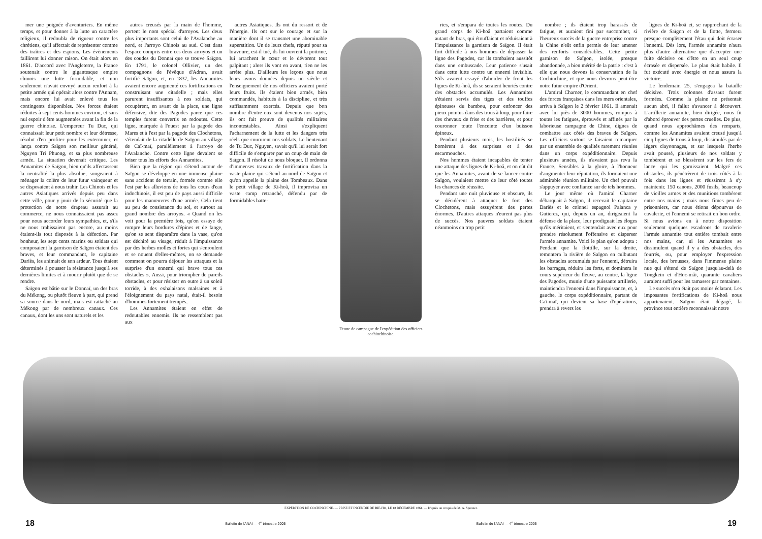mer une poignée d'aventuriers. En même temps, et pour donner à la lutte un caractère religieux, il redoubla de rigueur contre les chrétiens, qu'il affectait de représenter comme des traîtres et des espions. Les évènements faillirent lui donner raison. On était alors en 1861. D'accord avec l'Angleterre, la France soutenait contre le gigantesque empire chinois une lutte formidable, et non seulement n'avait envoyé aucun renfort à la petite armée qui opérait alors contre l'Annam, mais encore lui avait enlevé tous les contingents disponibles. Nos forces étaient réduites à sept cents hommes environ, et sans nul espoir d'être augmentées avant la fin de la guerre chinoise. L'empereur Tu Duc, qui connaissait leur petit nombre et leur détresse, résolut d'en profiter pour les exterminer, et lança contre Saïgon son meilleur général, Nguyen Tri Phuong, et sa plus nombreuse armée. La situation devenait critique. Les Annamites de Saïgon, bien qu'ils affectassent la neutralité la plus absolue, songeaient à ménager la colère de leur futur vainqueur et se disposaient à nous trahir. Les Chinois et les autres Asiatiques arrivés depuis peu dans cette ville, pour y jouir de la sécurité que la protection de notre drapeau assurait au commerce, ne nous connaissaient pas assez pour nous accorder leurs sympathies, et, s'ils ne nous trahissaient pas encore, au moins étaient-ils tout disposés à la défection. Par bonheur, les sept cents marins ou soldats qui composaient la garnison de Saïgon étaient des braves, et leur commandant, le capitaine Dariès, les animait de son ardeur. Tous étaient déterminés à pousser la résistance jusqu'à ses dernières limites et à mourir plutôt que de se rendre.
Saïgon est bâtie sur le Donnaï, un des bras du Mékong, ou plutôt fleuve à part, qui prend sa source dans le nord, mais est rattaché au Mékong par de nombreux canaux. Ces canaux, dont les uns sont naturels et les
autres creusés par la main de l'homme, portent le nom spécial d'arroyos. Les deux plus importants sont celui de l'Avalanche au nord, et l'arroyo Chinois au sud. C'est dans l'espace compris entre ces deux arroyos et un des coudes du Donnaï que se trouve Saïgon. En 1791, le colonel Ollivier, un des compagnons de l'évêque d'Adran, avait fortifié Saïgon, et, en 1837, les Annamites avaient encore augmenté ces fortifications en construisant une citadelle ; mais elles parurent insuffisantes à nos soldats, qui occupèrent, en avant de la place, une ligne défensive, dite des Pagodes parce que ces temples furent convertis en redoutes. Cette ligne, marquée à l'ouest par la pagode des Mares et à l'est par la pagode des Clochetons, s'étendait de la citadelle de Saïgon au village de Caï-maï, parallèlement à l'arroyo de l'Avalanche. Contre cette ligne devaient se briser tous les efforts des Annamites.
Bien que la région qui s'étend autour de Saïgon se développe en une immense plaine sans accident de terrain, formée comme elle l'est par les alluvions de tous les cours d'eau indochinois, il est peu de pays aussi difficile pour les manœuvres d'une armée. Cela tient au peu de consistance du sol, et surtout au grand nombre des arroyos. « Quand on les voit pour la première fois, qu'on essaye de rompre leurs bordures d'épines et de fange, qu'on se sent disparaître dans la vase, qu'on est déchiré au visage, réduit à l'impuissance par des herbes molles et fortes qui s'enroulent et se nouent d'elles-mêmes, on se demande comment on pourra déjouer les attaques et la surprise d'un ennemi qui brave tous ces obstacles ». Aussi, pour triompher de pareils obstacles, et pour résister en outre à un soleil torride, à des exhalaisons malsaines et à l'éloignement du pays natal, était-il besoin d'hommes fortement trempés.
Les Annamites étaient en effet de redoutables ennemis. Ils ne ressemblent pas aux
autres Asiatiques. Ils ont du ressort et de l'énergie. Ils ont sur le courage et sur la manière dont il se transmet une abominable superstition. Un de leurs chefs, réputé pour sa bravoure, est-il tué, ils lui ouvrent la poitrine, lui arrachent le cœur et le dévorent tout palpitant ; alors ils vont en avant, rien ne les arrête plus. D'ailleurs les leçons que nous leurs avons données depuis un siècle et l'enseignement de nos officiers avaient porté leurs fruits. Ils étaient bien armés, bien commandés, habitués à la discipline, et très suffisamment exercés. Depuis que bon nombre d'entre eux sont devenus nos sujets, ils ont fait preuve de qualités militaires incontestables. Ainsi s'expliquent l'acharnement de la lutte et les dangers très réels que coururent nos soldats. Le lieutenant de Tu Duc, Nguyen, savait qu'il lui serait fort difficile de s'emparer par un coup de main de Saïgon. Il résolut de nous bloquer. Il ordonna d'immenses travaux de fortification dans la vaste plaine qui s'étend au nord de Saïgon et qu'on appelle la plaine des Tombeaux. Dans le petit village de Ki-hoâ, il improvisa un vaste camp retranché, défendu par de formidables batte-
Tenue de campagne de l'expédition des officiers cochinchinoise.
ries, et s'empara de toutes les routes. Du grand corps de Ki-hoâ partaient comme autant de bras, qui étouffaient et réduisaient à l'impuissance la garnison de Saïgon. Il était fort difficile à nos hommes de dépasser la ligne des Pagodes, car ils tombaient aussitôt dans une embuscade. Leur patience s'usait dans cette lutte contre un ennemi invisible. S'ils avaient essayé d'aborder de front les lignes de Ki-hoâ, ils se seraient heurtés contre des obstacles accumulés. Les Annamites s'étaient servis des tiges et des touffes épineuses du bambou, pour enfoncer des pieux pointus dans des trous à loup, pour faire des chevaux de frise et des barrières, et pour couronner toute l'enceinte d'un buisson épineux.
Pendant plusieurs mois, les hostilités se bornèrent à des surprises et à des escarmouches.
Nos hommes étaient incapables de tenter une attaque des lignes de Ki-hoâ, et on eût dit que les Annamites, avant de se lancer contre Saïgon, voulaient mettre de leur côté toutes les chances de réussite.
Pendant une nuit pluvieuse et obscure, ils se décidèrent à attaquer le fort des Clochetons, mais essuyèrent des pertes énormes. D'autres attaques n'eurent pas plus de succès. Nos pauvres soldats étaient néanmoins en trop petit
nombre ; ils étaient trop harassés de fatigue, et auraient fini par succomber, si l'heureux succès de la guerre entreprise contre la Chine n'eût enfin permis de leur amener des renforts considérables. Cette petite garnison de Saïgon, isolée, presque abandonnée, a bien mérité de la patrie : c'est à elle que nous devons la conservation de la Cochinchine, et que nous devrons peut-être notre futur empire d'Orient.
L'amiral Charner, le commandant en chef des forces françaises dans les mers orientales, arriva à Saïgon le 2 février 1861. Il amenait avec lui près de 3000 hommes, rompus à toutes les fatigues, éprouvés et affinés par la laborieuse campagne de Chine, dignes de combattre aux côtés des braves de Saïgon. Les officiers surtout se faisaient remarquer par un ensemble de qualités rarement réunies dans un corps expéditionnaire. Depuis plusieurs années, ils n'avaient pas revu la France. Sensibles à la gloire, à l'honneur d'augmenter leur réputation, ils formaient une admirable réunion militaire. Un chef pouvait s'appuyer avec confiance sur de tels hommes.
Le jour même où l'amiral Charner débarquait à Saïgon, il recevait le capitaine Dariès et le colonel espagnol Palanca y Gutierez, qui, depuis un an, dirigeaient la défense de la place, leur prodiguait les éloges qu'ils méritaient, et s'entendait avec eux pour prendre résolument l'offensive et disperser l'armée annamite. Voici le plan qu'on adopta : Pendant que la flottille, sur la droite, remontera la rivière de Saïgon en culbutant les obstacles accumulés par l'ennemi, détruira les barrages, réduira les forts, et dominera le cours supérieur du fleuve, au centre, la ligne des Pagodes, munie d'une puissante artillerie, maintiendra l'ennemi dans l'impuissance, et, à gauche, le corps expéditionnaire, partant de Caï-maï, qui devient sa base d'opérations, prendra à revers les
lignes de Ki-hoâ et, se rapprochant de la rivière de Saïgon et de la flotte, fermera presque complètement l'étau qui doit écraser l'ennemi. Dès lors, l'armée annamite n'aura plus d'autre alternative que d'accepter une fuite décisive ou d'être en un seul coup écrasée et dispersée. Le plan était habile. Il fut exécuté avec énergie et nous assura la victoire.
Le lendemain 25, s'engagea la bataille décisive. Trois colonnes d'assaut furent formées. Comme la plaine ne présentait aucun abri, il fallut s'avancer à découvert. L'artillerie annamite, bien dirigée, nous fit d'abord éprouver des pertes cruelles. De plus, quand nous approchâmes des remparts, comme les Annamites avaient creusé jusqu'à cinq lignes de trous à loup, dissimulés par de légers clayonnages, et sur lesquels l'herbe avait poussé, plusieurs de nos soldats y tombèrent et se blessèrent sur les fers de lance qui les garnissaient. Malgré ces obstacles, ils pénétrèrent de trois côtés à la fois dans les lignes et réussirent à s'y maintenir. 150 canons, 2000 fusils, beaucoup de vieilles armes et des munitions tombèrent entre nos mains ; mais nous fîmes peu de prisonniers, car nous étions dépourvus de cavalerie, et l'ennemi se retirait en bon ordre. Si nous avions eu à notre disposition seulement quelques escadrons de cavalerie l'armée annamite tout entière tombait entre nos mains, car, si les Annamites se dissimulent quand il y a des obstacles, des fourrés, ou, pour employer l'expression locale, des brousses, dans l'immense plaine nue qui s'étend de Saïgon jusqu'au-delà de Tongkein et d'Hoc-mâi, quarante cavaliers auraient suffi pour les ramasser par centaines.
Le succès n'en était pas moins éclatant. Les imposantes fortifications de Ki-hoâ nous appartenaient. Saïgon était dégagé, la province tout entière reconnaissait notre
EXPÉDITION DE COCHINCHINE. — PRISE ET INCENDIE DE BIE-HO, LE 18 DÉCEMBRE 1861. — D'après un croquis de M. A. Spooner.
18 Bulletin de l'ANAI — 4<sup>e</sup> trimestre 2005 Bulletin de l'ANAI — 4<sup>e</sup> trimestre 2005 19